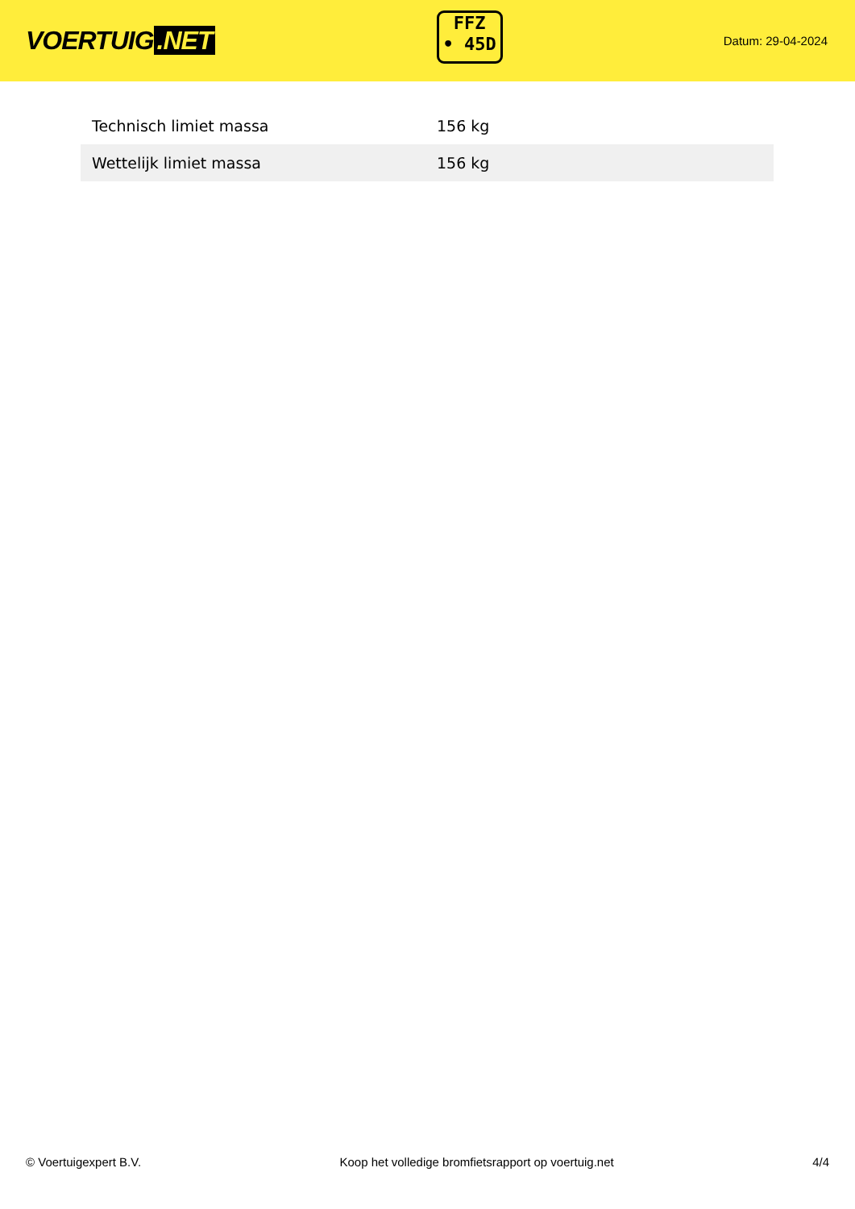VOERTUIG.NET
FFZ
• 45D
Datum: 29-04-2024
| Technisch limiet massa | 156 kg |
| Wettelijk limiet massa | 156 kg |
© Voertuigexpert B.V. Koop het volledige bromfietsrapport op voertuig.net 4/4